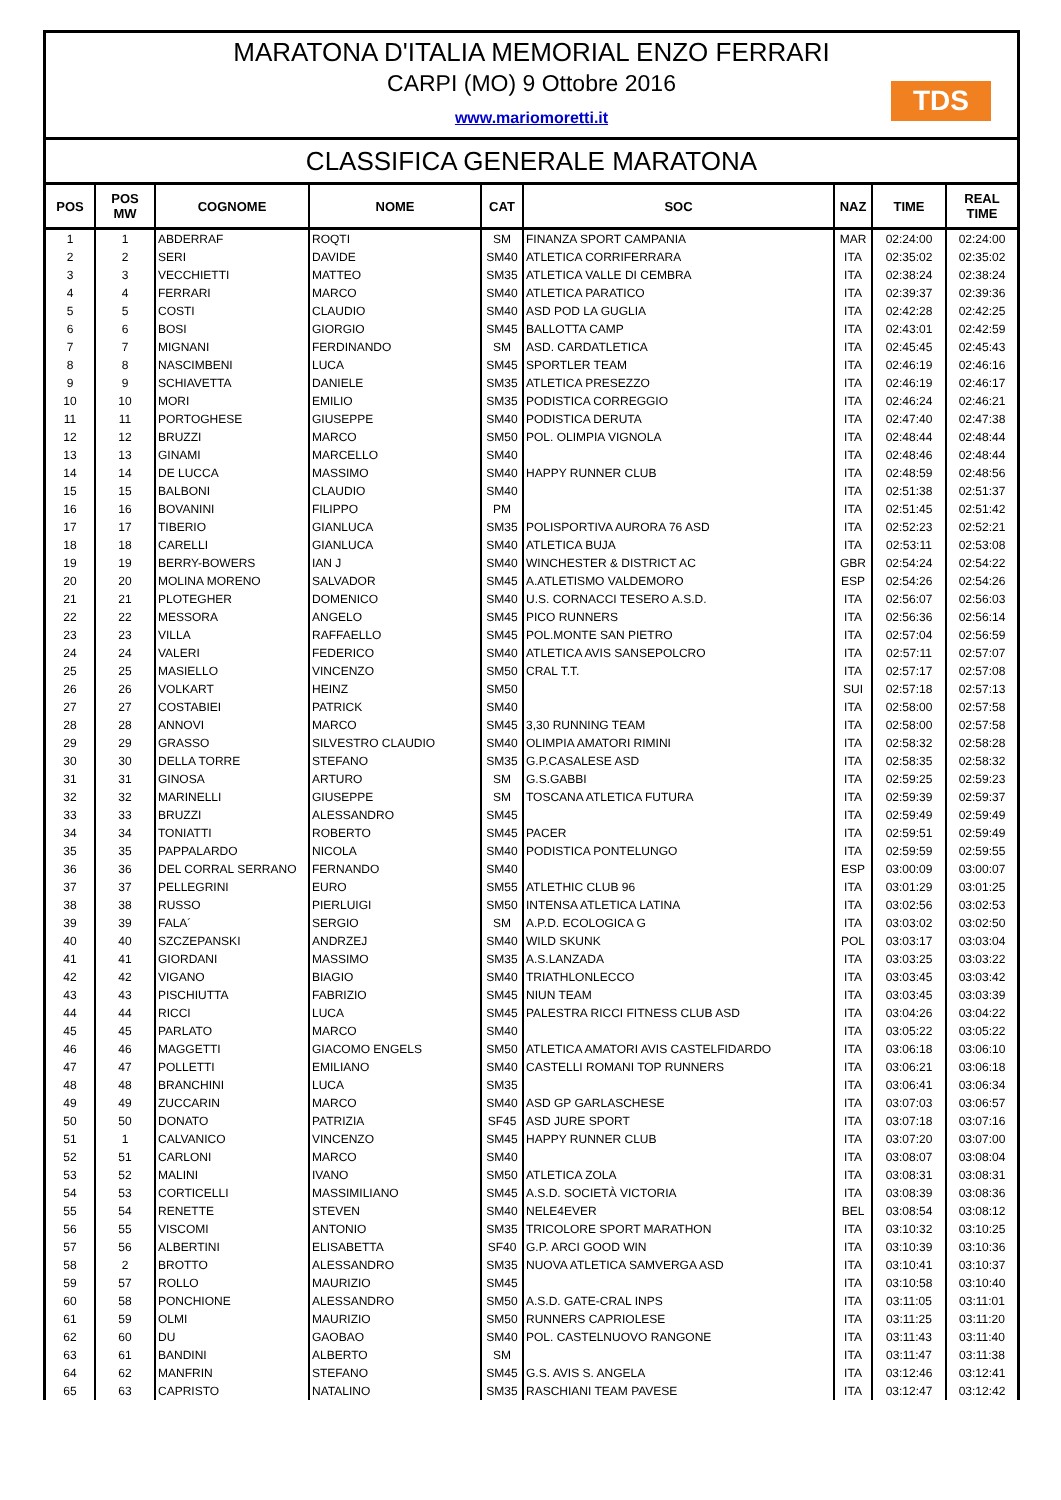MARATONA D'ITALIA MEMORIAL ENZO FERRARI
CARPI (MO) 9 Ottobre 2016
www.mariomoretti.it
TDS
CLASSIFICA GENERALE MARATONA
| POS | POS MW | COGNOME | NOME | CAT | SOC | NAZ | TIME | REAL TIME |
| --- | --- | --- | --- | --- | --- | --- | --- | --- |
| 1 | 1 | ABDERRAF | ROQTI | SM | FINANZA SPORT CAMPANIA | MAR | 02:24:00 | 02:24:00 |
| 2 | 2 | SERI | DAVIDE | SM40 | ATLETICA CORRIFERRARA | ITA | 02:35:02 | 02:35:02 |
| 3 | 3 | VECCHIETTI | MATTEO | SM35 | ATLETICA VALLE DI CEMBRA | ITA | 02:38:24 | 02:38:24 |
| 4 | 4 | FERRARI | MARCO | SM40 | ATLETICA PARATICO | ITA | 02:39:37 | 02:39:36 |
| 5 | 5 | COSTI | CLAUDIO | SM40 | ASD POD LA GUGLIA | ITA | 02:42:28 | 02:42:25 |
| 6 | 6 | BOSI | GIORGIO | SM45 | BALLOTTA CAMP | ITA | 02:43:01 | 02:42:59 |
| 7 | 7 | MIGNANI | FERDINANDO | SM | ASD. CARDATLETICA | ITA | 02:45:45 | 02:45:43 |
| 8 | 8 | NASCIMBENI | LUCA | SM45 | SPORTLER TEAM | ITA | 02:46:19 | 02:46:16 |
| 9 | 9 | SCHIAVETTA | DANIELE | SM35 | ATLETICA PRESEZZO | ITA | 02:46:19 | 02:46:17 |
| 10 | 10 | MORI | EMILIO | SM35 | PODISTICA CORREGGIO | ITA | 02:46:24 | 02:46:21 |
| 11 | 11 | PORTOGHESE | GIUSEPPE | SM40 | PODISTICA DERUTA | ITA | 02:47:40 | 02:47:38 |
| 12 | 12 | BRUZZI | MARCO | SM50 | POL. OLIMPIA VIGNOLA | ITA | 02:48:44 | 02:48:44 |
| 13 | 13 | GINAMI | MARCELLO | SM40 | | ITA | 02:48:46 | 02:48:44 |
| 14 | 14 | DE LUCCA | MASSIMO | SM40 | HAPPY RUNNER CLUB | ITA | 02:48:59 | 02:48:56 |
| 15 | 15 | BALBONI | CLAUDIO | SM40 | | ITA | 02:51:38 | 02:51:37 |
| 16 | 16 | BOVANINI | FILIPPO | PM | | ITA | 02:51:45 | 02:51:42 |
| 17 | 17 | TIBERIO | GIANLUCA | SM35 | POLISPORTIVA AURORA 76 ASD | ITA | 02:52:23 | 02:52:21 |
| 18 | 18 | CARELLI | GIANLUCA | SM40 | ATLETICA BUJA | ITA | 02:53:11 | 02:53:08 |
| 19 | 19 | BERRY-BOWERS | IAN J | SM40 | WINCHESTER & DISTRICT AC | GBR | 02:54:24 | 02:54:22 |
| 20 | 20 | MOLINA MORENO | SALVADOR | SM45 | A.ATLETISMO VALDEMORO | ESP | 02:54:26 | 02:54:26 |
| 21 | 21 | PLOTEGHER | DOMENICO | SM40 | U.S. CORNACCI TESERO A.S.D. | ITA | 02:56:07 | 02:56:03 |
| 22 | 22 | MESSORA | ANGELO | SM45 | PICO RUNNERS | ITA | 02:56:36 | 02:56:14 |
| 23 | 23 | VILLA | RAFFAELLO | SM45 | POL.MONTE SAN PIETRO | ITA | 02:57:04 | 02:56:59 |
| 24 | 24 | VALERI | FEDERICO | SM40 | ATLETICA AVIS SANSEPOLCRO | ITA | 02:57:11 | 02:57:07 |
| 25 | 25 | MASIELLO | VINCENZO | SM50 | CRAL T.T. | ITA | 02:57:17 | 02:57:08 |
| 26 | 26 | VOLKART | HEINZ | SM50 | | SUI | 02:57:18 | 02:57:13 |
| 27 | 27 | COSTABIEI | PATRICK | SM40 | | ITA | 02:58:00 | 02:57:58 |
| 28 | 28 | ANNOVI | MARCO | SM45 | 3,30 RUNNING TEAM | ITA | 02:58:00 | 02:57:58 |
| 29 | 29 | GRASSO | SILVESTRO CLAUDIO | SM40 | OLIMPIA AMATORI RIMINI | ITA | 02:58:32 | 02:58:28 |
| 30 | 30 | DELLA TORRE | STEFANO | SM35 | G.P.CASALESE ASD | ITA | 02:58:35 | 02:58:32 |
| 31 | 31 | GINOSA | ARTURO | SM | G.S.GABBI | ITA | 02:59:25 | 02:59:23 |
| 32 | 32 | MARINELLI | GIUSEPPE | SM | TOSCANA ATLETICA FUTURA | ITA | 02:59:39 | 02:59:37 |
| 33 | 33 | BRUZZI | ALESSANDRO | SM45 | | ITA | 02:59:49 | 02:59:49 |
| 34 | 34 | TONIATTI | ROBERTO | SM45 | PACER | ITA | 02:59:51 | 02:59:49 |
| 35 | 35 | PAPPALARDO | NICOLA | SM40 | PODISTICA PONTELUNGO | ITA | 02:59:59 | 02:59:55 |
| 36 | 36 | DEL CORRAL SERRANO | FERNANDO | SM40 | | ESP | 03:00:09 | 03:00:07 |
| 37 | 37 | PELLEGRINI | EURO | SM55 | ATLETHIC CLUB 96 | ITA | 03:01:29 | 03:01:25 |
| 38 | 38 | RUSSO | PIERLUIGI | SM50 | INTENSA ATLETICA LATINA | ITA | 03:02:56 | 03:02:53 |
| 39 | 39 | FALA´ | SERGIO | SM | A.P.D. ECOLOGICA G | ITA | 03:03:02 | 03:02:50 |
| 40 | 40 | SZCZEPANSKI | ANDRZEJ | SM40 | WILD SKUNK | POL | 03:03:17 | 03:03:04 |
| 41 | 41 | GIORDANI | MASSIMO | SM35 | A.S.LANZADA | ITA | 03:03:25 | 03:03:22 |
| 42 | 42 | VIGANO | BIAGIO | SM40 | TRIATHLONLECCO | ITA | 03:03:45 | 03:03:42 |
| 43 | 43 | PISCHIUTTA | FABRIZIO | SM45 | NIUN TEAM | ITA | 03:03:45 | 03:03:39 |
| 44 | 44 | RICCI | LUCA | SM45 | PALESTRA RICCI FITNESS CLUB ASD | ITA | 03:04:26 | 03:04:22 |
| 45 | 45 | PARLATO | MARCO | SM40 | | ITA | 03:05:22 | 03:05:22 |
| 46 | 46 | MAGGETTI | GIACOMO ENGELS | SM50 | ATLETICA AMATORI AVIS CASTELFIDARDO | ITA | 03:06:18 | 03:06:10 |
| 47 | 47 | POLLETTI | EMILIANO | SM40 | CASTELLI ROMANI TOP RUNNERS | ITA | 03:06:21 | 03:06:18 |
| 48 | 48 | BRANCHINI | LUCA | SM35 | | ITA | 03:06:41 | 03:06:34 |
| 49 | 49 | ZUCCARIN | MARCO | SM40 | ASD GP GARLASCHESE | ITA | 03:07:03 | 03:06:57 |
| 50 | 50 | DONATO | PATRIZIA | SF45 | ASD JURE SPORT | ITA | 03:07:18 | 03:07:16 |
| 51 | 1 | CALVANICO | VINCENZO | SM45 | HAPPY RUNNER CLUB | ITA | 03:07:20 | 03:07:00 |
| 52 | 51 | CARLONI | MARCO | SM40 | | ITA | 03:08:07 | 03:08:04 |
| 53 | 52 | MALINI | IVANO | SM50 | ATLETICA ZOLA | ITA | 03:08:31 | 03:08:31 |
| 54 | 53 | CORTICELLI | MASSIMILIANO | SM45 | A.S.D. SOCIETÀ VICTORIA | ITA | 03:08:39 | 03:08:36 |
| 55 | 54 | RENETTE | STEVEN | SM40 | NELE4EVER | BEL | 03:08:54 | 03:08:12 |
| 56 | 55 | VISCOMI | ANTONIO | SM35 | TRICOLORE SPORT MARATHON | ITA | 03:10:32 | 03:10:25 |
| 57 | 56 | ALBERTINI | ELISABETTA | SF40 | G.P. ARCI GOOD WIN | ITA | 03:10:39 | 03:10:36 |
| 58 | 2 | BROTTO | ALESSANDRO | SM35 | NUOVA ATLETICA SAMVERGA ASD | ITA | 03:10:41 | 03:10:37 |
| 59 | 57 | ROLLO | MAURIZIO | SM45 | | ITA | 03:10:58 | 03:10:40 |
| 60 | 58 | PONCHIONE | ALESSANDRO | SM50 | A.S.D. GATE-CRAL INPS | ITA | 03:11:05 | 03:11:01 |
| 61 | 59 | OLMI | MAURIZIO | SM50 | RUNNERS CAPRIOLESE | ITA | 03:11:25 | 03:11:20 |
| 62 | 60 | DU | GAOBAO | SM40 | POL. CASTELNUOVO RANGONE | ITA | 03:11:43 | 03:11:40 |
| 63 | 61 | BANDINI | ALBERTO | SM | | ITA | 03:11:47 | 03:11:38 |
| 64 | 62 | MANFRIN | STEFANO | SM45 | G.S. AVIS S. ANGELA | ITA | 03:12:46 | 03:12:41 |
| 65 | 63 | CAPRISTO | NATALINO | SM35 | RASCHIANI TEAM PAVESE | ITA | 03:12:47 | 03:12:42 |